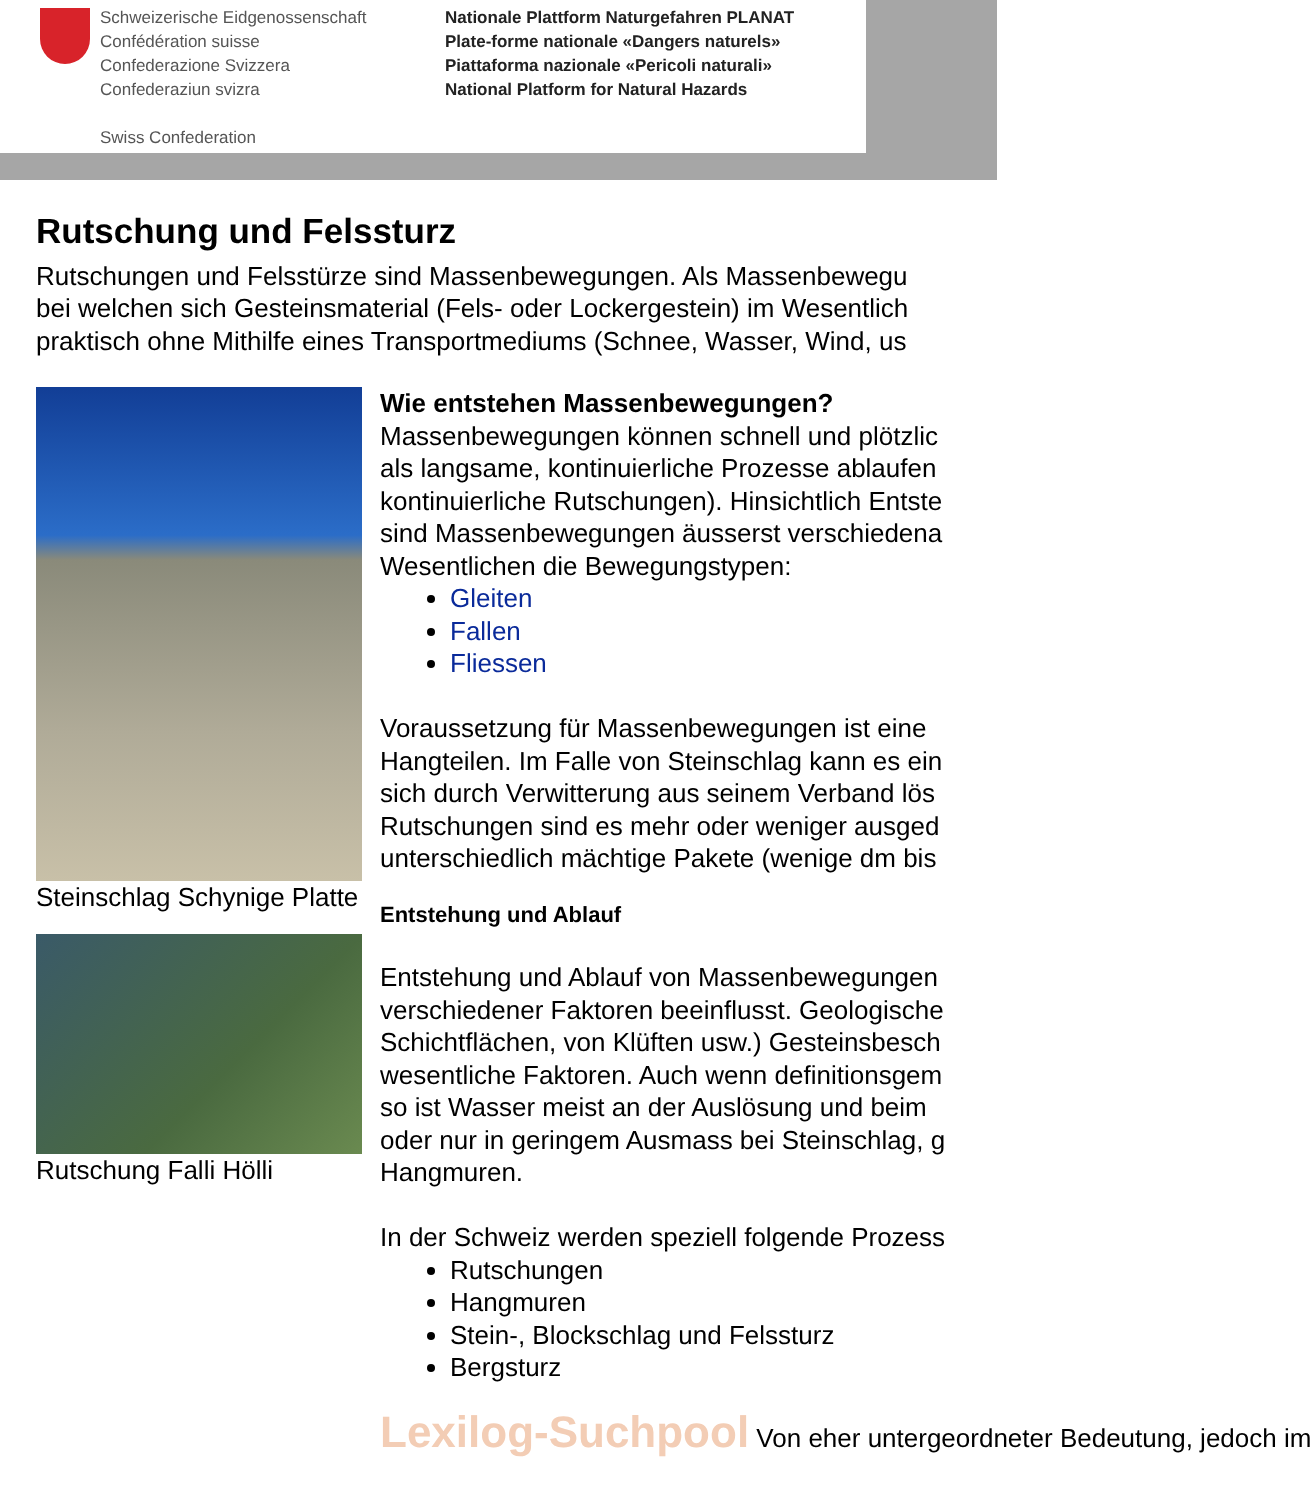Schweizerische Eidgenossenschaft
Confédération suisse
Confederazione Svizzera
Confederaziun svizra
Swiss Confederation
Nationale Plattform Naturgefahren PLANAT
Plate-forme nationale «Dangers naturels»
Piattaforma nazionale «Pericoli naturali»
National Platform for Natural Hazards
Rutschung und Felssturz
Rutschungen und Felsstürze sind Massenbewegungen. Als Massenbewegu
bei welchen sich Gesteinsmaterial (Fels- oder Lockergestein) im Wesentlich
praktisch ohne Mithilfe eines Transportmediums (Schnee, Wasser, Wind, us
Steinschlag Schynige Platte
Rutschung Falli Hölli
Wie entstehen Massenbewegungen?
Massenbewegungen können schnell und plötzlic
als langsame, kontinuierliche Prozesse ablaufen
kontinuierliche Rutschungen). Hinsichtlich Entste
sind Massenbewegungen äusserst verschiedena
Wesentlichen die Bewegungstypen:
Gleiten
Fallen
Fliessen
Voraussetzung für Massenbewegungen ist eine
Hangteilen. Im Falle von Steinschlag kann es ein
sich durch Verwitterung aus seinem Verband lös
Rutschungen sind es mehr oder weniger ausged
unterschiedlich mächtige Pakete (wenige dm bis
Entstehung und Ablauf
Entstehung und Ablauf von Massenbewegungen
verschiedener Faktoren beeinflusst. Geologische
Schichtflächen, von Klüften usw.) Gesteinsbesch
wesentliche Faktoren. Auch wenn definitionsgem
so ist Wasser meist an der Auslösung und beim
oder nur in geringem Ausmass bei Steinschlag, g
Hangmuren.
In der Schweiz werden speziell folgende Prozess
Rutschungen
Hangmuren
Stein-, Blockschlag und Felssturz
Bergsturz
Lexilog-Suchpool Von eher untergeordneter Bedeutung, jedoch im